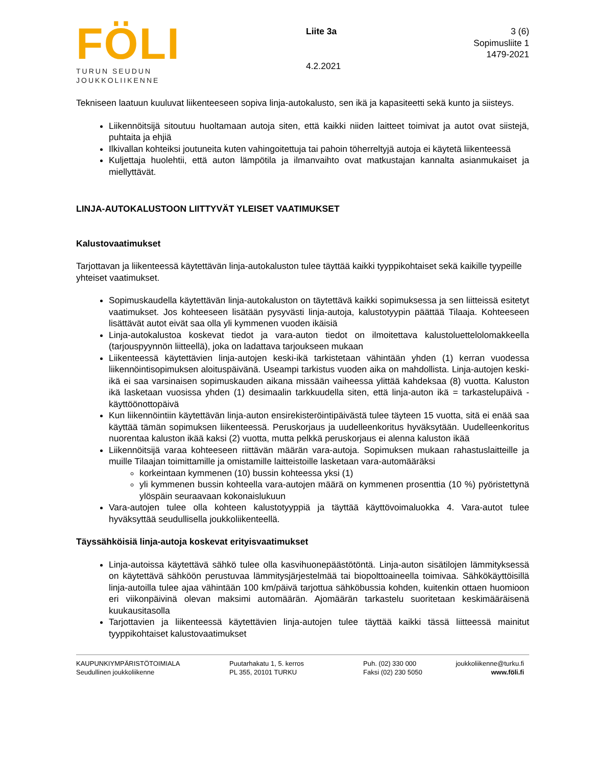FÖLI
TURUN SEUDUN
JOUKKOLIIKENNE
Liite 3a
4.2.2021
3 (6)
Sopimusliite 1
1479-2021
Tekniseen laatuun kuuluvat liikenteeseen sopiva linja-autokalusto, sen ikä ja kapasiteetti sekä kunto ja siisteys.
Liikennöitsijä sitoutuu huoltamaan autoja siten, että kaikki niiden laitteet toimivat ja autot ovat siistejä, puhtaita ja ehjiä
Ilkivallan kohteiksi joutuneita kuten vahingoitettuja tai pahoin töherreltyjä autoja ei käytetä liikenteessä
Kuljettaja huolehtii, että auton lämpötila ja ilmanvaihto ovat matkustajan kannalta asianmukaiset ja miellyttävät.
LINJA-AUTOKALUSTOON LIITTYVÄT YLEISET VAATIMUKSET
Kalustovaatimukset
Tarjottavan ja liikenteessä käytettävän linja-autokaluston tulee täyttää kaikki tyyppikohtaiset sekä kaikille tyypeille yhteiset vaatimukset.
Sopimuskaudella käytettävän linja-autokaluston on täytettävä kaikki sopimuksessa ja sen liitteissä esitetyt vaatimukset. Jos kohteeseen lisätään pysyvästi linja-autoja, kalustotyypin päättää Tilaaja. Kohteeseen lisättävät autot eivät saa olla yli kymmenen vuoden ikäisiä
Linja-autokalustoa koskevat tiedot ja vara-auton tiedot on ilmoitettava kalustoluettelolomakkeella (tarjouspyynnön liitteellä), joka on ladattava tarjoukseen mukaan
Liikenteessä käytettävien linja-autojen keski-ikä tarkistetaan vähintään yhden (1) kerran vuodessa liikennöintisopimuksen aloituspäivänä. Useampi tarkistus vuoden aika on mahdollista. Linja-autojen keski-ikä ei saa varsinaisen sopimuskauden aikana missään vaiheessa ylittää kahdeksaa (8) vuotta. Kaluston ikä lasketaan vuosissa yhden (1) desimaalin tarkkuudella siten, että linja-auton ikä = tarkastelupäivä - käyttöönottopäivä
Kun liikennöintiin käytettävän linja-auton ensirekisteröintipäivästä tulee täyteen 15 vuotta, sitä ei enää saa käyttää tämän sopimuksen liikenteessä. Peruskorjaus ja uudelleenkoritus hyväksytään. Uudelleenkoritus nuorentaa kaluston ikää kaksi (2) vuotta, mutta pelkkä peruskorjaus ei alenna kaluston ikää
Liikennöitsijä varaa kohteeseen riittävän määrän vara-autoja. Sopimuksen mukaan rahastuslaitteille ja muille Tilaajan toimittamille ja omistamille laitteistoille lasketaan vara-automääräksi
korkeintaan kymmenen (10) bussin kohteessa yksi (1)
yli kymmenen bussin kohteella vara-autojen määrä on kymmenen prosenttia (10 %) pyöristettynä ylöspäin seuraavaan kokonaislukuun
Vara-autojen tulee olla kohteen kalustotyyppiä ja täyttää käyttövoimaluokka 4. Vara-autot tulee hyväksyttää seudullisella joukkoliikenteellä.
Täyssähköisiä linja-autoja koskevat erityisvaatimukset
Linja-autoissa käytettävä sähkö tulee olla kasvihuonepäästötöntä. Linja-auton sisätilojen lämmityksessä on käytettävä sähköön perustuvaa lämmitysjärjestelmää tai biopolttoaineella toimivaa. Sähkökäyttöisillä linja-autoilla tulee ajaa vähintään 100 km/päivä tarjottua sähköbussia kohden, kuitenkin ottaen huomioon eri viikonpäivinä olevan maksimi automäärän. Ajomäärän tarkastelu suoritetaan keskimääräisenä kuukausitasolla
Tarjottavien ja liikenteessä käytettävien linja-autojen tulee täyttää kaikki tässä liitteessä mainitut tyyppikohtaiset kalustovaatimukset
KAUPUNKIYMPÄRISTÖTOIMIALA
Seudullinen joukkoliikenne
Puutarhakatu 1, 5. kerros
PL 355, 20101 TURKU
Puh. (02) 330 000
Faksi (02) 230 5050
joukkoliikenne@turku.fi
www.föli.fi